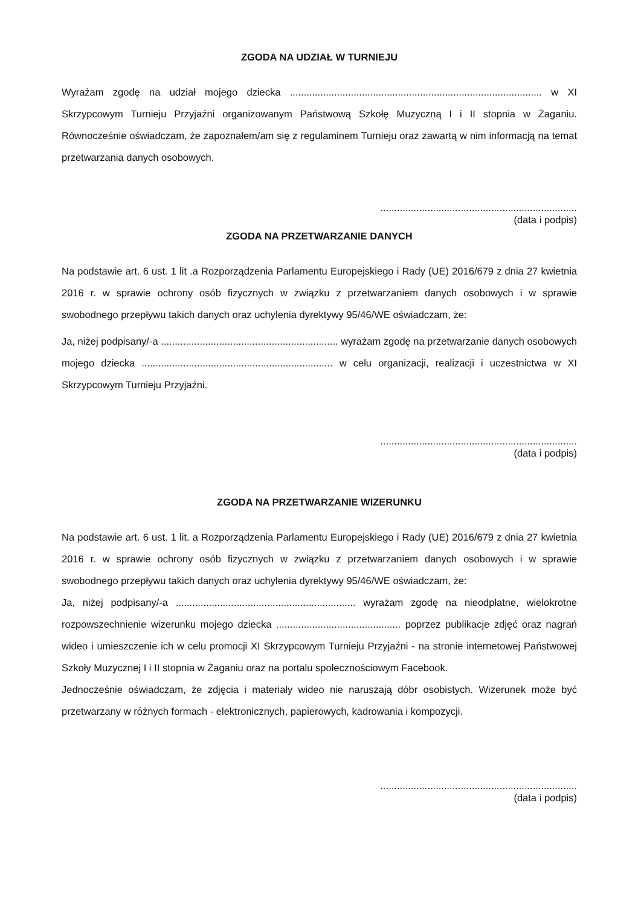ZGODA NA UDZIAŁ W TURNIEJU
Wyrażam zgodę na udział mojego dziecka ........................................................................................... w XI Skrzypcowym Turnieju Przyjaźni organizowanym Państwową Szkołę Muzyczną I i II stopnia w Żaganiu. Równocześnie oświadczam, że zapoznałem/am się z regulaminem Turnieju oraz zawartą w nim informacją na temat przetwarzania danych osobowych.
.......................................................................
(data i podpis)
ZGODA NA PRZETWARZANIE DANYCH
Na podstawie art. 6 ust. 1 lit .a Rozporządzenia Parlamentu Europejskiego i Rady (UE) 2016/679 z dnia 27 kwietnia 2016 r. w sprawie ochrony osób fizycznych w związku z przetwarzaniem danych osobowych i w sprawie swobodnego przepływu takich danych oraz uchylenia dyrektywy 95/46/WE oświadczam, że:
Ja, niżej podpisany/-a ................................................................ wyrażam zgodę na przetwarzanie danych osobowych mojego dziecka ..................................................................... w celu organizacji, realizacji i uczestnictwa w XI Skrzypcowym Turnieju Przyjaźni.
.......................................................................
(data i podpis)
ZGODA NA PRZETWARZANIE WIZERUNKU
Na podstawie art. 6 ust. 1 lit. a Rozporządzenia Parlamentu Europejskiego i Rady (UE) 2016/679 z dnia 27 kwietnia 2016 r. w sprawie ochrony osób fizycznych w związku z przetwarzaniem danych osobowych i w sprawie swobodnego przepływu takich danych oraz uchylenia dyrektywy 95/46/WE oświadczam, że:
Ja, niżej podpisany/-a ................................................................. wyrażam zgodę na nieodpłatne, wielokrotne rozpowszechnienie wizerunku mojego dziecka ............................................. poprzez publikacje zdjęć oraz nagrań wideo i umieszczenie ich w celu promocji XI Skrzypcowym Turnieju Przyjaźni - na stronie internetowej Państwowej Szkoły Muzycznej I i II stopnia w Żaganiu oraz na portalu społecznościowym Facebook.
Jednocześnie oświadczam, że zdjęcia i materiały wideo nie naruszają dóbr osobistych. Wizerunek może być przetwarzany w różnych formach - elektronicznych, papierowych, kadrowania i kompozycji.
.......................................................................
(data i podpis)